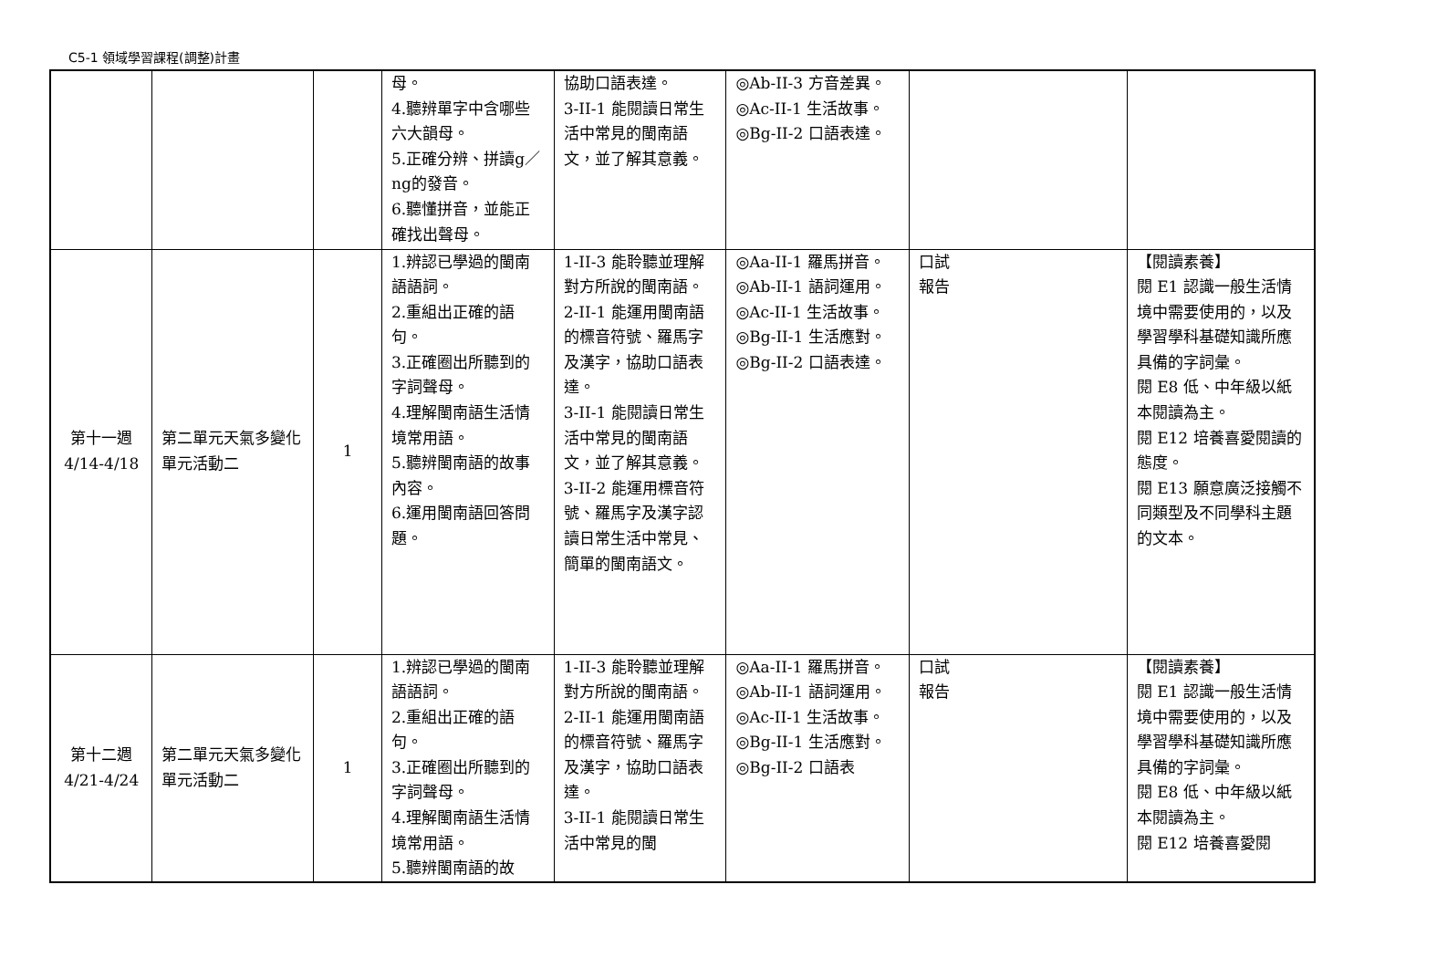C5-1 領域學習課程(調整)計畫
| | | | 母。 4.聽辨單字中含哪些六大韻母。 5.正確分辨、拼讀g／ng的發音。 6.聽懂拼音，並能正確找出聲母。 | 協助口語表達。 3-II-1 能閱讀日常生活中常見的閩南語文，並了解其意義。 | ◎Ab-II-3 方音差異。 ◎Ac-II-1 生活故事。 ◎Bg-II-2 口語表達。 | | |
| 第十一週 4/14-4/18 | 第二單元天氣多變化 單元活動二 | 1 | 1.辨認已學過的閩南語語詞。 2.重組出正確的語句。 3.正確圈出所聽到的字詞聲母。 4.理解閩南語生活情境常用語。 5.聽辨閩南語的故事內容。 6.運用閩南語回答問題。 | 1-II-3 能聆聽並理解對方所說的閩南語。 2-II-1 能運用閩南語的標音符號、羅馬字及漢字，協助口語表達。 3-II-1 能閱讀日常生活中常見的閩南語文，並了解其意義。 3-II-2 能運用標音符號、羅馬字及漢字認讀日常生活中常見、簡單的閩南語文。 | ◎Aa-II-1 羅馬拼音。 ◎Ab-II-1 語詞運用。 ◎Ac-II-1 生活故事。 ◎Bg-II-1 生活應對。 ◎Bg-II-2 口語表達。 | 口試 報告 | 【閱讀素養】 閱 E1 認識一般生活情境中需要使用的，以及學習學科基礎知識所應具備的字詞彙。 閱 E8 低、中年級以紙本閱讀為主。 閱 E12 培養喜愛閱讀的態度。 閱 E13 願意廣泛接觸不同類型及不同學科主題的文本。 |
| 第十二週 4/21-4/24 | 第二單元天氣多變化 單元活動二 | 1 | 1.辨認已學過的閩南語語詞。 2.重組出正確的語句。 3.正確圈出所聽到的字詞聲母。 4.理解閩南語生活情境常用語。 5.聽辨閩南語的故 | 1-II-3 能聆聽並理解對方所說的閩南語。 2-II-1 能運用閩南語的標音符號、羅馬字及漢字，協助口語表達。 3-II-1 能閱讀日常生活中常見的閩 | ◎Aa-II-1 羅馬拼音。 ◎Ab-II-1 語詞運用。 ◎Ac-II-1 生活故事。 ◎Bg-II-1 生活應對。 ◎Bg-II-2 口語表 | 口試 報告 | 【閱讀素養】 閱 E1 認識一般生活情境中需要使用的，以及學習學科基礎知識所應具備的字詞彙。 閱 E8 低、中年級以紙本閱讀為主。 閱 E12 培養喜愛閱 |